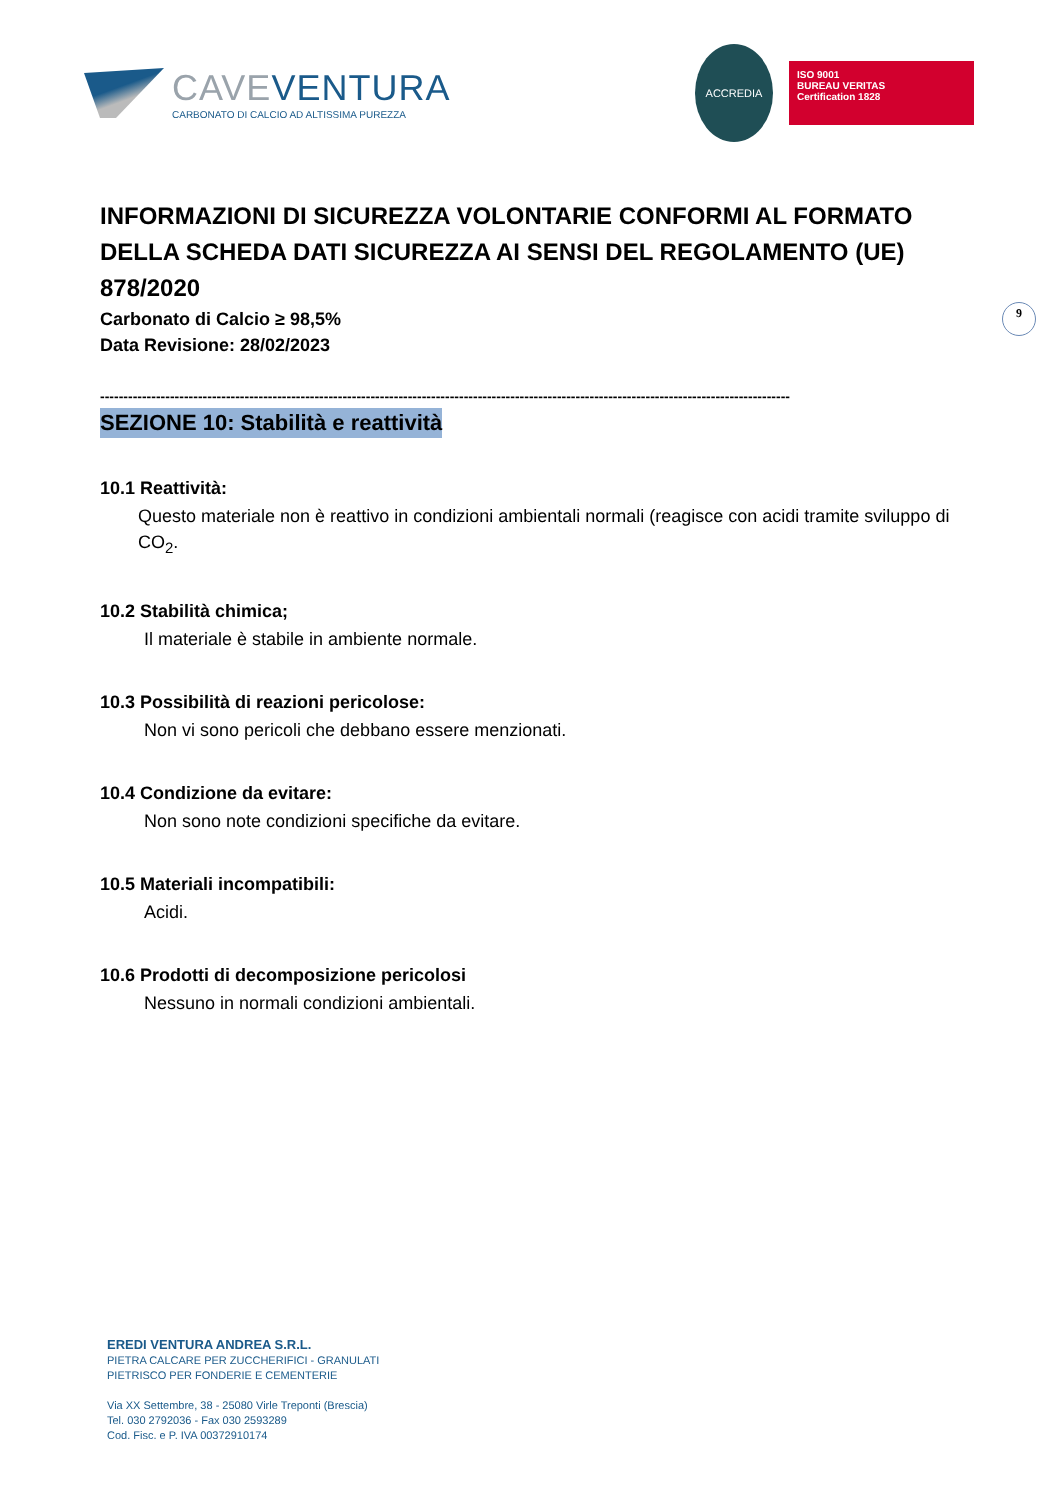CAVEVENTURA
CARBONATO DI CALCIO AD ALTISSIMA PUREZZA
ACCREDIA
ISO 9001
BUREAU VERITAS
Certification 1828
9
INFORMAZIONI DI SICUREZZA VOLONTARIE CONFORMI AL FORMATO DELLA SCHEDA DATI SICUREZZA AI SENSI DEL REGOLAMENTO (UE) 878/2020
Carbonato di Calcio ≥ 98,5%
Data Revisione: 28/02/2023
----------------------------------------------------------------------------------------------------------------------------------------------------
SEZIONE 10: Stabilità e reattività
10.1 Reattività:
Questo materiale non è reattivo in condizioni ambientali normali (reagisce con acidi tramite sviluppo di CO<sub>2</sub>.
10.2 Stabilità chimica;
Il materiale è stabile in ambiente normale.
10.3 Possibilità di reazioni pericolose:
Non vi sono pericoli che debbano essere menzionati.
10.4 Condizione da evitare:
Non sono note condizioni specifiche da evitare.
10.5 Materiali incompatibili:
Acidi.
10.6 Prodotti di decomposizione pericolosi
Nessuno in normali condizioni ambientali.
EREDI VENTURA ANDREA S.R.L.
PIETRA CALCARE PER ZUCCHERIFICI - GRANULATI
PIETRISCO PER FONDERIE E CEMENTERIE
Via XX Settembre, 38 - 25080 Virle Treponti (Brescia)
Tel. 030 2792036 - Fax 030 2593289
Cod. Fisc. e P. IVA 00372910174